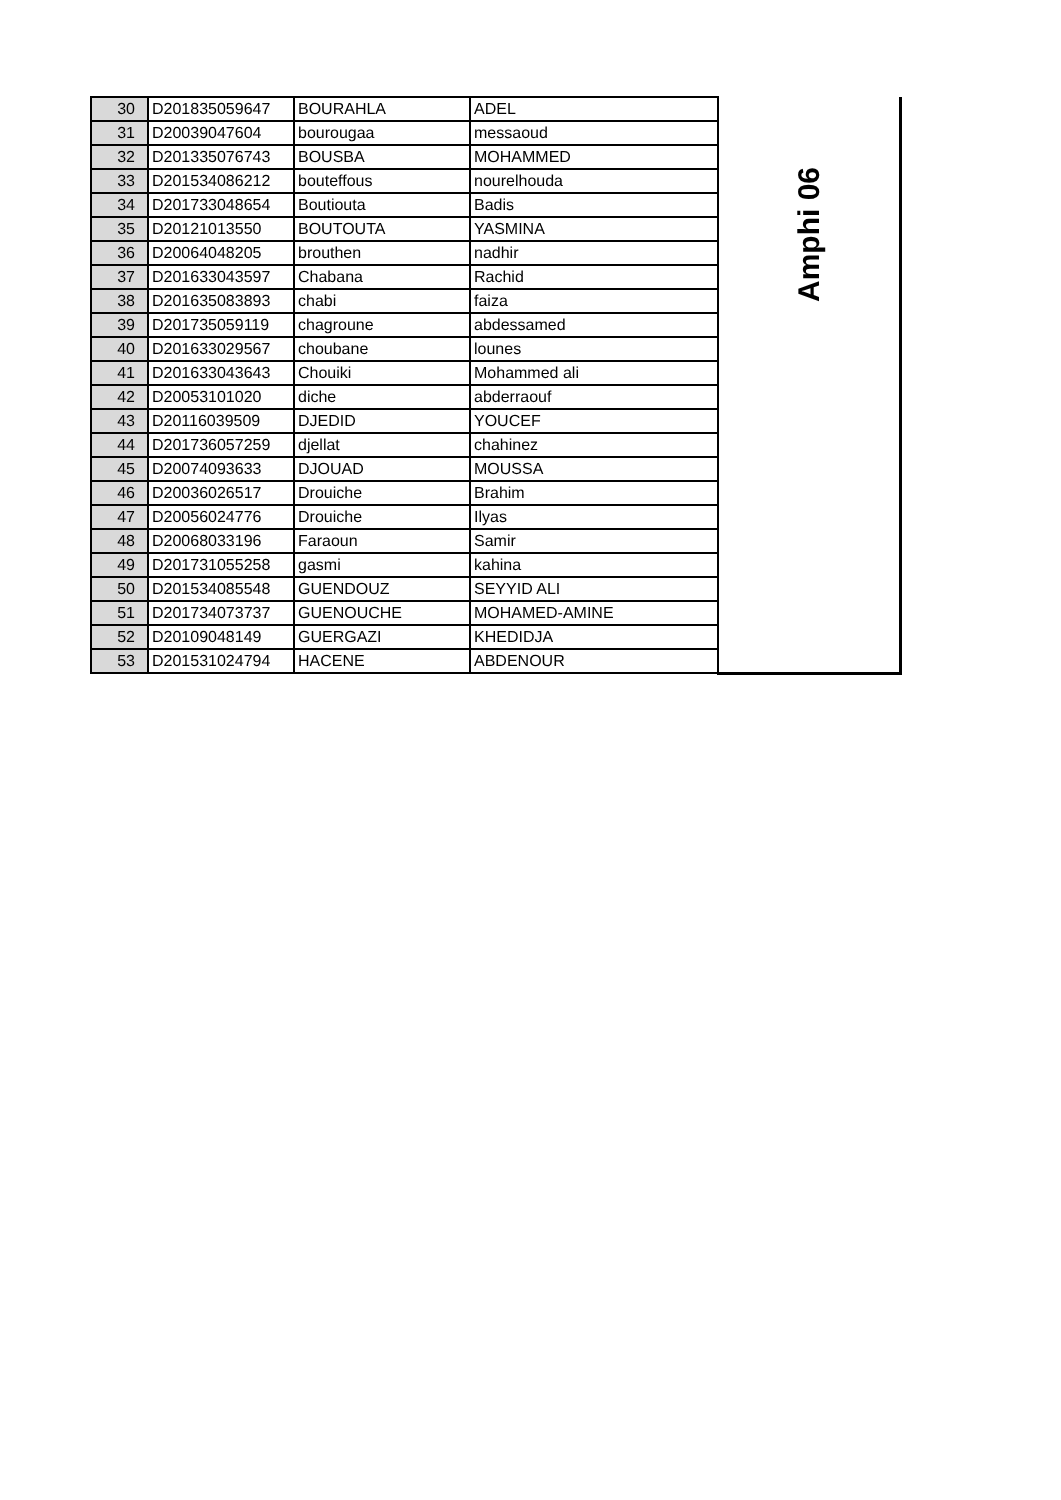| 30 | D201835059647 | BOURAHLA | ADEL | Amphi 06 |
| 31 | D20039047604 | bourougaa | messaoud | |
| 32 | D201335076743 | BOUSBA | MOHAMMED | |
| 33 | D201534086212 | bouteffous | nourelhouda | |
| 34 | D201733048654 | Boutiouta | Badis | |
| 35 | D20121013550 | BOUTOUTA | YASMINA | |
| 36 | D20064048205 | brouthen | nadhir | |
| 37 | D201633043597 | Chabana | Rachid | |
| 38 | D201635083893 | chabi | faiza | |
| 39 | D201735059119 | chagroune | abdessamed | |
| 40 | D201633029567 | choubane | lounes | |
| 41 | D201633043643 | Chouiki | Mohammed ali | |
| 42 | D20053101020 | diche | abderraouf | |
| 43 | D20116039509 | DJEDID | YOUCEF | |
| 44 | D201736057259 | djellat | chahinez | |
| 45 | D20074093633 | DJOUAD | MOUSSA | |
| 46 | D20036026517 | Drouiche | Brahim | |
| 47 | D20056024776 | Drouiche | Ilyas | |
| 48 | D20068033196 | Faraoun | Samir | |
| 49 | D201731055258 | gasmi | kahina | |
| 50 | D201534085548 | GUENDOUZ | SEYYID ALI | |
| 51 | D201734073737 | GUENOUCHE | MOHAMED-AMINE | |
| 52 | D20109048149 | GUERGAZI | KHEDIDJA | |
| 53 | D201531024794 | HACENE | ABDENOUR | |